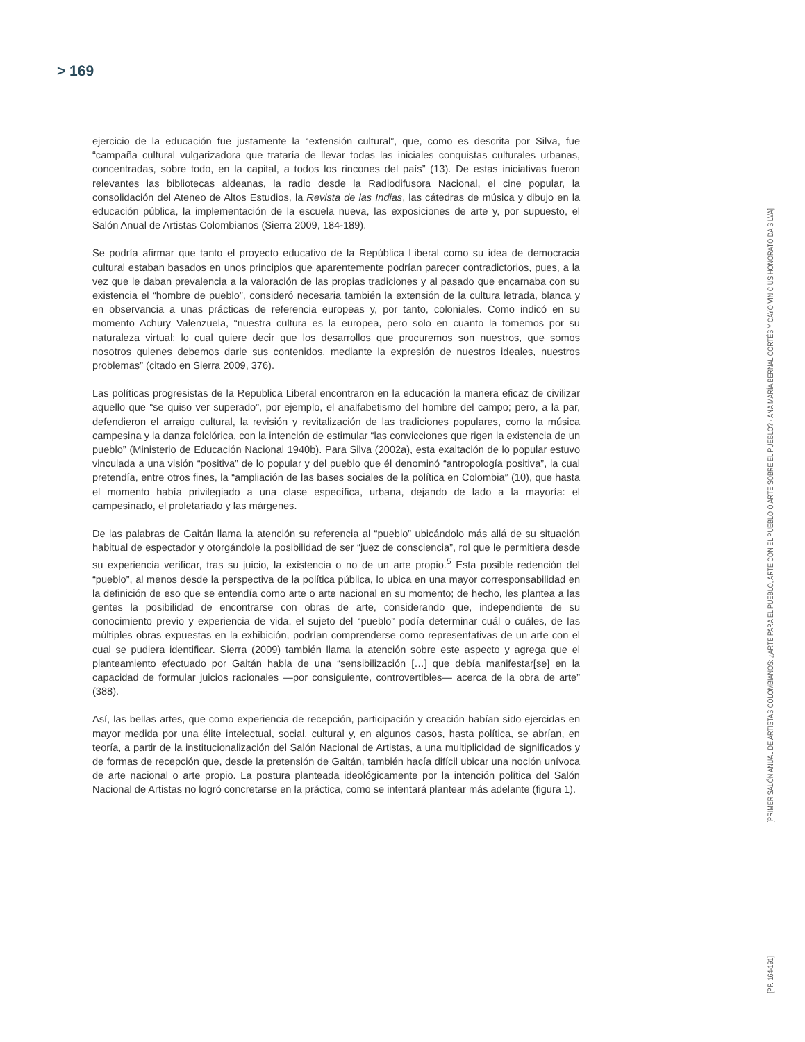> 169
ejercicio de la educación fue justamente la “extensión cultural”, que, como es descrita por Silva, fue “campaña cultural vulgarizadora que trataría de llevar todas las iniciales conquistas culturales urbanas, concentradas, sobre todo, en la capital, a todos los rincones del país” (13). De estas iniciativas fueron relevantes las bibliotecas aldeanas, la radio desde la Radiodifusora Nacional, el cine popular, la consolidación del Ateneo de Altos Estudios, la Revista de las Indias, las cátedras de música y dibujo en la educación pública, la implementación de la escuela nueva, las exposiciones de arte y, por supuesto, el Salón Anual de Artistas Colombianos (Sierra 2009, 184-189).
Se podría afirmar que tanto el proyecto educativo de la República Liberal como su idea de democracia cultural estaban basados en unos principios que aparentemente podrían parecer contradictorios, pues, a la vez que le daban prevalencia a la valoración de las propias tradiciones y al pasado que encarnaba con su existencia el “hombre de pueblo”, consideró necesaria también la extensión de la cultura letrada, blanca y en observancia a unas prácticas de referencia europeas y, por tanto, coloniales. Como indicó en su momento Achury Valenzuela, “nuestra cultura es la europea, pero solo en cuanto la tomemos por su naturaleza virtual; lo cual quiere decir que los desarrollos que procuremos son nuestros, que somos nosotros quienes debemos darle sus contenidos, mediante la expresión de nuestros ideales, nuestros problemas” (citado en Sierra 2009, 376).
Las políticas progresistas de la Republica Liberal encontraron en la educación la manera eficaz de civilizar aquello que “se quiso ver superado”, por ejemplo, el analfabetismo del hombre del campo; pero, a la par, defendieron el arraigo cultural, la revisión y revitalización de las tradiciones populares, como la música campesina y la danza folclórica, con la intención de estimular “las convicciones que rigen la existencia de un pueblo” (Ministerio de Educación Nacional 1940b). Para Silva (2002a), esta exaltación de lo popular estuvo vinculada a una visión “positiva” de lo popular y del pueblo que él denominó “antropología positiva”, la cual pretendía, entre otros fines, la “ampliación de las bases sociales de la política en Colombia” (10), que hasta el momento había privilegiado a una clase específica, urbana, dejando de lado a la mayoría: el campesinado, el proletariado y las márgenes.
De las palabras de Gaitán llama la atención su referencia al “pueblo” ubicándolo más allá de su situación habitual de espectador y otorgándole la posibilidad de ser “juez de consciencia”, rol que le permitiera desde su experiencia verificar, tras su juicio, la existencia o no de un arte propio.<sup>5</sup> Esta posible redención del “pueblo”, al menos desde la perspectiva de la política pública, lo ubica en una mayor corresponsabilidad en la definición de eso que se entendía como arte o arte nacional en su momento; de hecho, les plantea a las gentes la posibilidad de encontrarse con obras de arte, considerando que, independiente de su conocimiento previo y experiencia de vida, el sujeto del “pueblo” podía determinar cuál o cuáles, de las múltiples obras expuestas en la exhibición, podrían comprenderse como representativas de un arte con el cual se pudiera identificar. Sierra (2009) también llama la atención sobre este aspecto y agrega que el planteamiento efectuado por Gaitán habla de una “sensibilización […] que debía manifestar[se] en la capacidad de formular juicios racionales —por consiguiente, controvertibles— acerca de la obra de arte” (388).
Así, las bellas artes, que como experiencia de recepción, participación y creación habían sido ejercidas en mayor medida por una élite intelectual, social, cultural y, en algunos casos, hasta política, se abrían, en teoría, a partir de la institucionalización del Salón Nacional de Artistas, a una multiplicidad de significados y de formas de recepción que, desde la pretensión de Gaitán, también hacía difícil ubicar una noción unívoca de arte nacional o arte propio. La postura planteada ideológicamente por la intención política del Salón Nacional de Artistas no logró concretarse en la práctica, como se intentará plantear más adelante (figura 1).
[PRIMER SALÓN ANUAL DE ARTISTAS COLOMBIANOS: ¿ARTE PARA EL PUEBLO, ARTE CON EL PUEBLO O ARTE SOBRE EL PUEBLO? · ANA MARÍA BERNAL CORTÉS Y CAYO VINICIUS HONORATO DA SILVA]
[PP. 164-191]